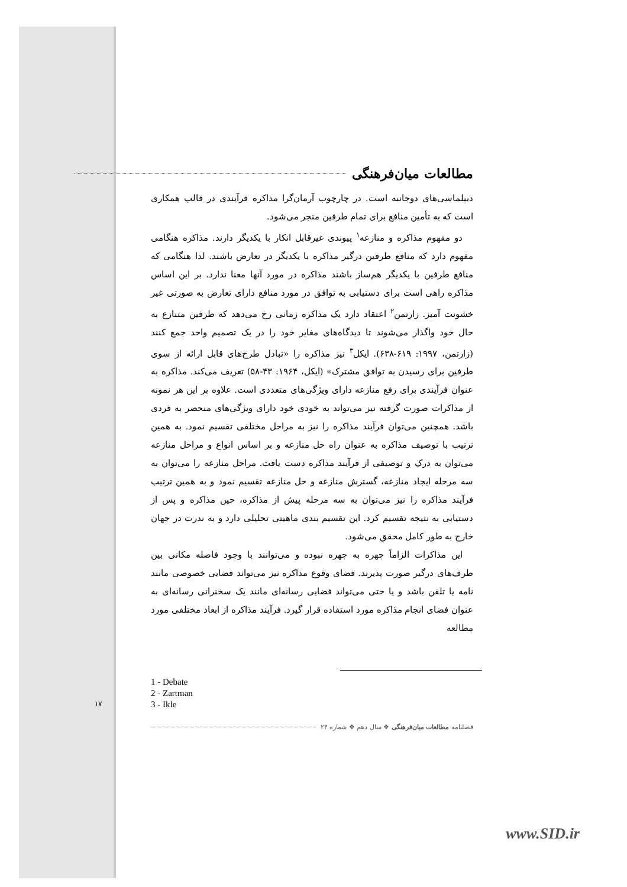مطالعات میان‌فرهنگی
دیپلماسی‌های دوجانبه است. در چارچوب آرمان‌گرا مذاکره فرآیندی در قالب همکاری است که به تأمین منافع برای تمام طرفین منجر می‌شود.
دو مفهوم مذاکره و منازعه<sup>۱</sup> پیوندی غیرقابل انکار با یکدیگر دارند. مذاکره هنگامی مفهوم دارد که منافع طرفین درگیر مذاکره با یکدیگر در تعارض باشند. لذا هنگامی که منافع طرفین با یکدیگر هم‌ساز باشند مذاکره در مورد آنها معنا ندارد. بر این اساس مذاکره راهی است برای دستیابی به توافق در مورد منافع دارای تعارض به صورتی غیر خشونت آمیز. زارتمن<sup>۲</sup> اعتقاد دارد یک مذاکره زمانی رخ می‌دهد که طرفین متنازع به حال خود واگذار می‌شوند تا دیدگاه‌های مغایر خود را در یک تصمیم واحد جمع کنند (زارتمن، ۱۹۹۷: ۶۱۹-۶۳۸). ایکل<sup>۳</sup> نیز مذاکره را «تبادل طرح‌های قابل ارائه از سوی طرفین برای رسیدن به توافق مشترک» (ایکل، ۱۹۶۴: ۴۳-۵۸) تعریف می‌کند. مذاکره به عنوان فرآیندی برای رفع منازعه دارای ویژگی‌های متعددی است. علاوه بر این هر نمونه از مذاکرات صورت گرفته نیز می‌تواند به خودی خود دارای ویژگی‌های منحصر به فردی باشد. همچنین می‌توان فرآیند مذاکره را نیز به مراحل مختلفی تقسیم نمود. به همین ترتیب با توصیف مذاکره به عنوان راه حل منازعه و بر اساس انواع و مراحل منازعه می‌توان به درک و توصیفی از فرآیند مذاکره دست یافت. مراحل منازعه را می‌توان به سه مرحله ایجاد منازعه، گسترش منازعه و حل منازعه تقسیم نمود و به همین ترتیب فرآیند مذاکره را نیز می‌توان به سه مرحله پیش از مذاکره، حین مذاکره و پس از دستیابی به نتیجه تقسیم کرد. این تقسیم بندی ماهیتی تحلیلی دارد و به ندرت در جهان خارج به طور کامل محقق می‌شود.
این مذاکرات الزاماً چهره به چهره نبوده و می‌توانند با وجود فاصله مکانی بین طرف‌های درگیر صورت پذیرند. فضای وقوع مذاکره نیز می‌تواند فضایی خصوصی مانند نامه یا تلفن باشد و یا حتی می‌تواند فضایی رسانه‌ای مانند یک سخنرانی رسانه‌ای به عنوان فضای انجام مذاکره مورد استفاده قرار گیرد. فرآیند مذاکره از ابعاد مختلفی مورد مطالعه
1 - Debate
2 - Zartman
3 - Ikle
فصلنامه مطالعات میان‌فرهنگی ❖ سال دهم ❖ شماره ۲۴
۱۷
www.SID.ir